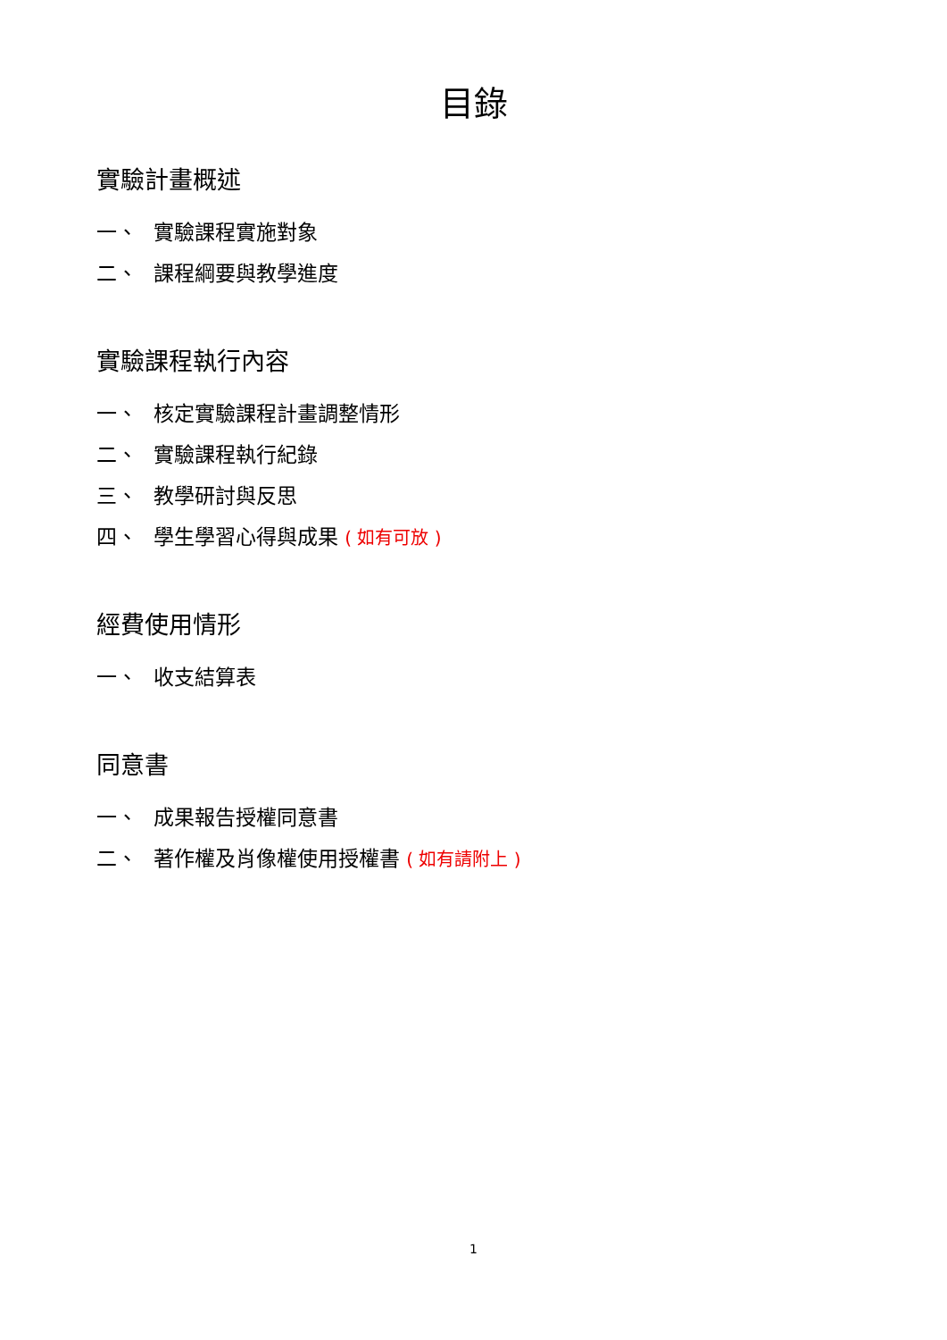目錄
實驗計畫概述
一、 實驗課程實施對象
二、 課程綱要與教學進度
實驗課程執行內容
一、 核定實驗課程計畫調整情形
二、 實驗課程執行紀錄
三、 教學研討與反思
四、 學生學習心得與成果 ( 如有可放 )
經費使用情形
一、 收支結算表
同意書
一、 成果報告授權同意書
二、 著作權及肖像權使用授權書 ( 如有請附上 )
1